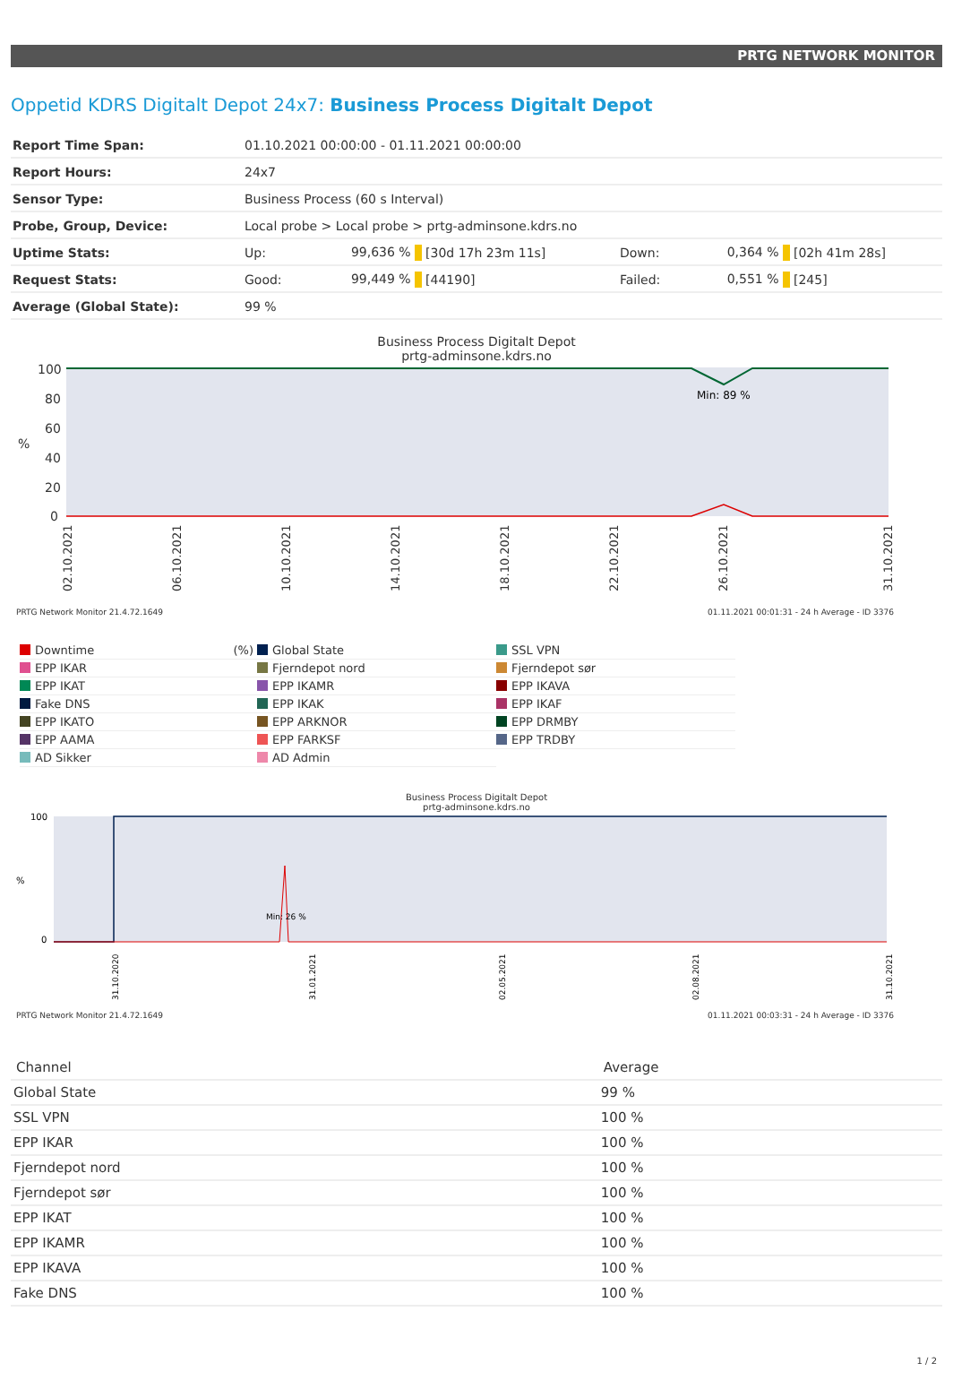PRTG NETWORK MONITOR
Oppetid KDRS Digitalt Depot 24x7: Business Process Digitalt Depot
| Report Time Span: | 01.10.2021 00:00:00 - 01.11.2021 00:00:00 | | | | | |
| Report Hours: | 24x7 | | | | | |
| Sensor Type: | Business Process (60 s Interval) | | | | | |
| Probe, Group, Device: | Local probe > Local probe > prtg-adminsone.kdrs.no | | | | | |
| Uptime Stats: | Up: | 99,636 % | [30d 17h 23m 11s] | Down: | 0,364 % | [02h 41m 28s] |
| Request Stats: | Good: | 99,449 % | [44190] | Failed: | 0,551 % | [245] |
| Average (Global State): | 99 % | | | | | |
Business Process Digitalt Depot
prtg-adminsone.kdrs.no
100
80
60
40
20
0
%
Min: 89 %
02.10.2021
06.10.2021
10.10.2021
14.10.2021
18.10.2021
22.10.2021
26.10.2021
31.10.2021
PRTG Network Monitor 21.4.72.1649 01.11.2021 00:01:31 - 24 h Average - ID 3376
Downtime (%)
Global State
SSL VPN
EPP IKAR
Fjerndepot nord
Fjerndepot sør
EPP IKAT
EPP IKAMR
EPP IKAVA
Fake DNS
EPP IKAK
EPP IKAF
EPP IKATO
EPP ARKNOR
EPP DRMBY
EPP AAMA
EPP FARKSF
EPP TRDBY
AD Sikker
AD Admin
Business Process Digitalt Depot
prtg-adminsone.kdrs.no
100
0
%
Min: 26 %
31.10.2020
31.01.2021
02.05.2021
02.08.2021
31.10.2021
PRTG Network Monitor 21.4.72.1649 01.11.2021 00:03:31 - 24 h Average - ID 3376
| Channel | Average |
| --- | --- |
| Global State | 99 % |
| SSL VPN | 100 % |
| EPP IKAR | 100 % |
| Fjerndepot nord | 100 % |
| Fjerndepot sør | 100 % |
| EPP IKAT | 100 % |
| EPP IKAMR | 100 % |
| EPP IKAVA | 100 % |
| Fake DNS | 100 % |
1 / 2